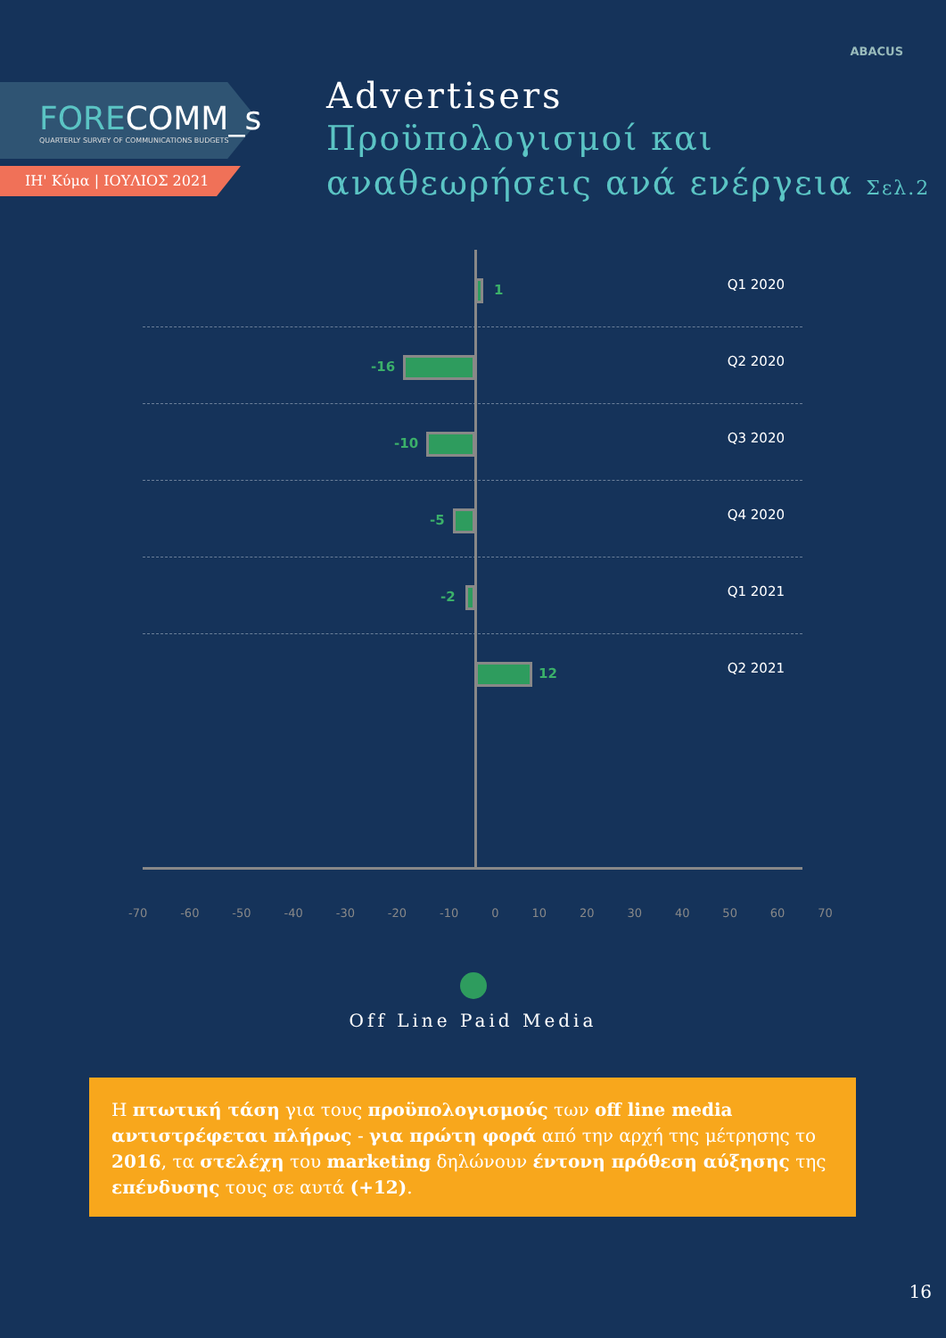FORECOMM_s
QUARTERLY SURVEY OF COMMUNICATIONS BUDGETS
ΙΗ' Κύμα | ΙΟΥΛΙΟΣ 2021
ABACUS
Advertisers
Προϋπολογισμοί και
αναθεωρήσεις ανά ενέργεια Σελ.2
1 Q1 2020
-16 Q2 2020
-10 Q3 2020
-5 Q4 2020
-2 Q1 2021
12 Q2 2021
-70 -60 -50 -40 -30 -20 -10 0 10 20 30 40 50 60 70
Off Line Paid Media
Η πτωτική τάση για τους προϋπολογισμούς των off line media αντιστρέφεται πλήρως - για πρώτη φορά από την αρχή της μέτρησης το 2016, τα στελέχη του marketing δηλώνουν έντονη πρόθεση αύξησης της επένδυσης τους σε αυτά (+12).
16